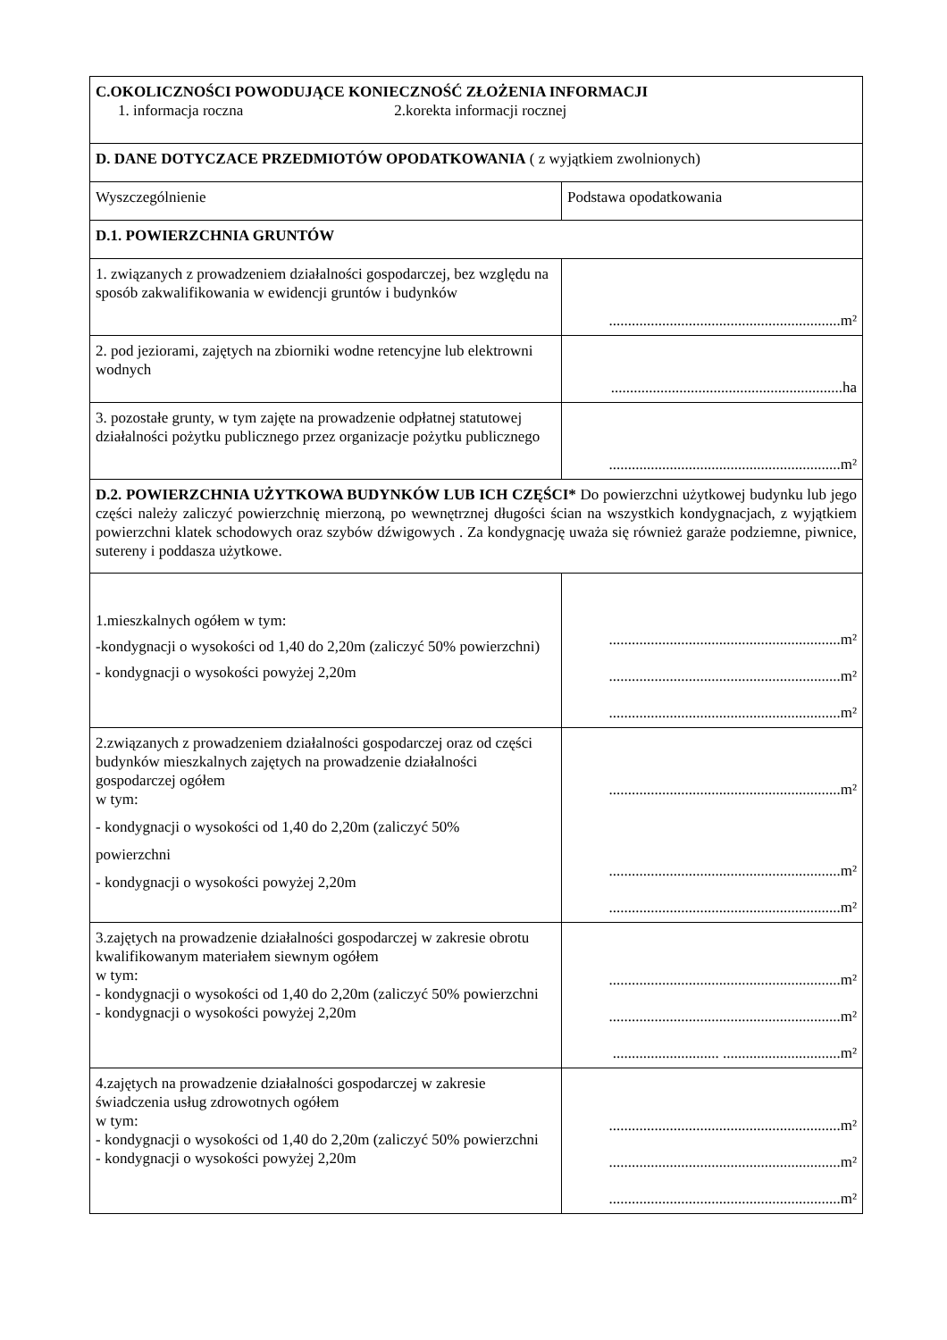| C.OKOLICZNOŚCI POWODUJĄCE KONIECZNOŚĆ ZŁOŻENIA INFORMACJI 1. informacja roczna 2.korekta informacji rocznej | |
| D. DANE DOTYCZACE PRZEDMIOTÓW OPODATKOWANIA ( z wyjątkiem zwolnionych) | |
| Wyszczególnienie | Podstawa opodatkowania |
| D.1. POWIERZCHNIA GRUNTÓW | |
| 1. związanych z prowadzeniem działalności gospodarczej, bez względu na sposób zakwalifikowania w ewidencji gruntów i budynków | .............................................................m² |
| 2. pod jeziorami, zajętych na zbiorniki wodne retencyjne lub elektrowni wodnych | .............................................................ha |
| 3. pozostałe grunty, w tym zajęte na prowadzenie odpłatnej statutowej działalności pożytku publicznego przez organizacje pożytku publicznego | .............................................................m² |
| D.2. POWIERZCHNIA UŻYTKOWA BUDYNKÓW LUB ICH CZĘŚCI* Do powierzchni użytkowej budynku lub jego części należy zaliczyć powierzchnię mierzoną, po wewnętrznej długości ścian na wszystkich kondygnacjach, z wyjątkiem powierzchni klatek schodowych oraz szybów dźwigowych . Za kondygnację uważa się również garaże podziemne, piwnice, sutereny i poddasza użytkowe. | |
| 1.mieszkalnych ogółem w tym: -kondygnacji o wysokości od 1,40 do 2,20m (zaliczyć 50% powierzchni) - kondygnacji o wysokości powyżej 2,20m | .............................................................m² .............................................................m² .............................................................m² |
| 2.związanych z prowadzeniem działalności gospodarczej oraz od części budynków mieszkalnych zajętych na prowadzenie działalności gospodarczej ogółem w tym: - kondygnacji o wysokości od 1,40 do 2,20m (zaliczyć 50% powierzchni - kondygnacji o wysokości powyżej 2,20m | .............................................................m² .............................................................m² .............................................................m² |
| 3.zajętych na prowadzenie działalności gospodarczej w zakresie obrotu kwalifikowanym materiałem siewnym ogółem w tym: - kondygnacji o wysokości od 1,40 do 2,20m (zaliczyć 50% powierzchni - kondygnacji o wysokości powyżej 2,20m | .............................................................m² .............................................................m² ............................ ...............................m² |
| 4.zajętych na prowadzenie działalności gospodarczej w zakresie świadczenia usług zdrowotnych ogółem w tym: - kondygnacji o wysokości od 1,40 do 2,20m (zaliczyć 50% powierzchni - kondygnacji o wysokości powyżej 2,20m | .............................................................m² .............................................................m² .............................................................m² |